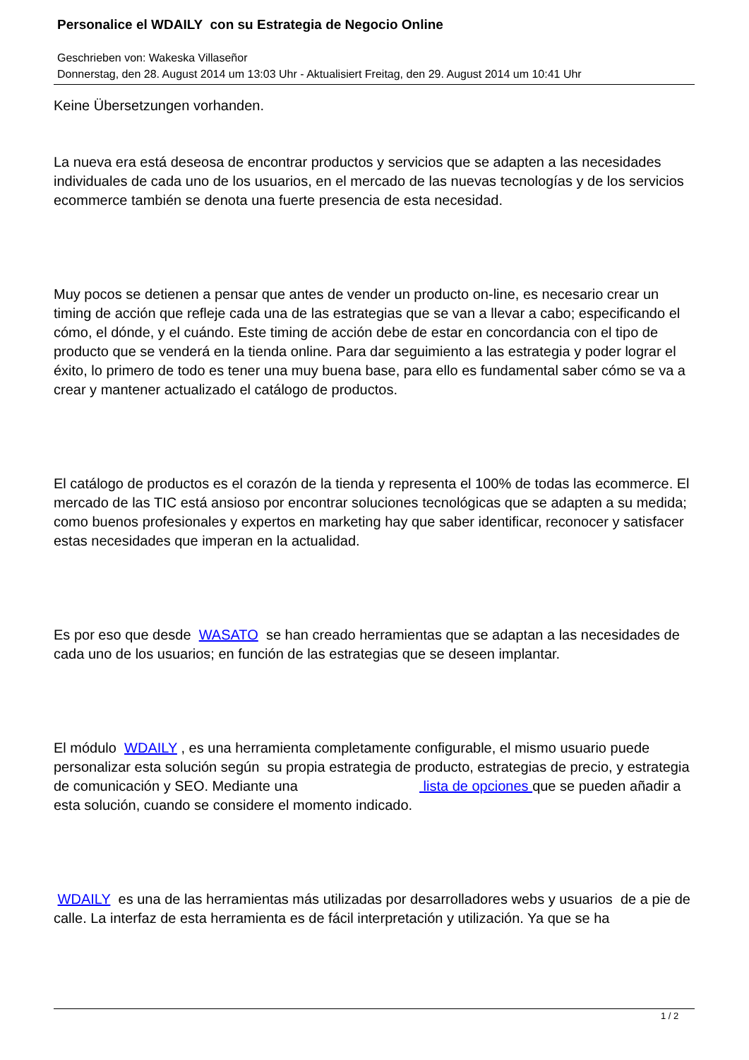Personalice el WDAILY con su Estrategia de Negocio Online
Geschrieben von: Wakeska Villaseñor
Donnerstag, den 28. August 2014 um 13:03 Uhr - Aktualisiert Freitag, den 29. August 2014 um 10:41 Uhr
Keine Übersetzungen vorhanden.
La nueva era está deseosa de encontrar productos y servicios que se adapten a las necesidades individuales de cada uno de los usuarios, en el mercado de las nuevas tecnologías y de los servicios ecommerce también se denota una fuerte presencia de esta necesidad.
Muy pocos se detienen a pensar que antes de vender un producto on-line, es necesario crear un timing de acción que refleje cada una de las estrategias que se van a llevar a cabo; especificando el cómo, el dónde, y el cuándo. Este timing de acción debe de estar en concordancia con el tipo de producto que se venderá en la tienda online. Para dar seguimiento a las estrategia y poder lograr el éxito, lo primero de todo es tener una muy buena base, para ello es fundamental saber cómo se va a crear y mantener actualizado el catálogo de productos.
El catálogo de productos es el corazón de la tienda y representa el 100% de todas las ecommerce. El mercado de las TIC está ansioso por encontrar soluciones tecnológicas que se adapten a su medida; como buenos profesionales y expertos en marketing hay que saber identificar, reconocer y satisfacer estas necesidades que imperan en la actualidad.
Es por eso que desde WASATO se han creado herramientas que se adaptan a las necesidades de cada uno de los usuarios; en función de las estrategias que se deseen implantar.
El módulo WDAILY , es una herramienta completamente configurable, el mismo usuario puede personalizar esta solución según su propia estrategia de producto, estrategias de precio, y estrategia de comunicación y SEO. Mediante una lista de opciones que se pueden añadir a esta solución, cuando se considere el momento indicado.
WDAILY es una de las herramientas más utilizadas por desarrolladores webs y usuarios de a pie de calle. La interfaz de esta herramienta es de fácil interpretación y utilización. Ya que se ha
1 / 2